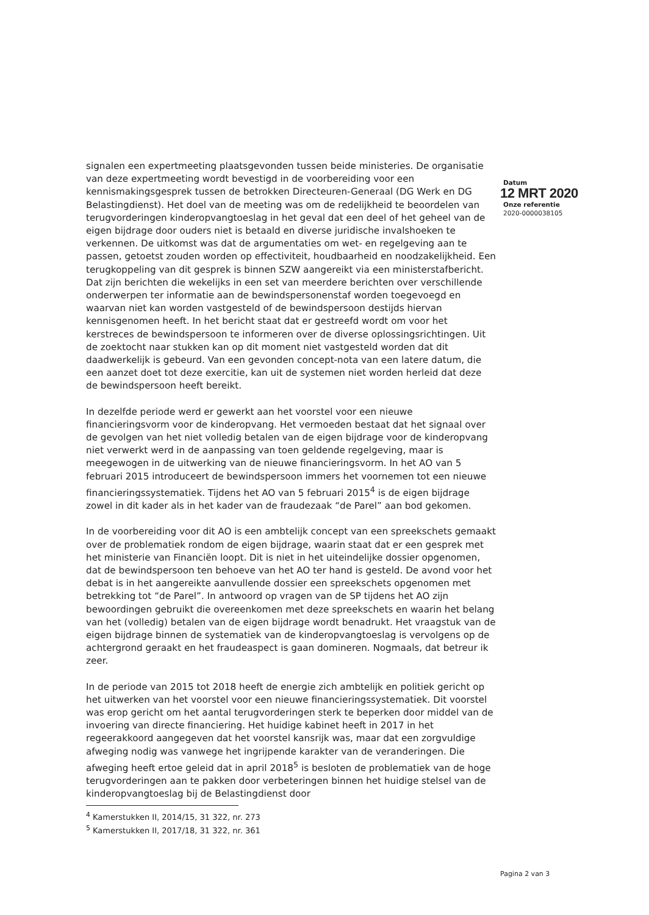signalen een expertmeeting plaatsgevonden tussen beide ministeries. De organisatie van deze expertmeeting wordt bevestigd in de voorbereiding voor een kennismakingsgesprek tussen de betrokken Directeuren-Generaal (DG Werk en DG Belastingdienst). Het doel van de meeting was om de redelijkheid te beoordelen van terugvorderingen kinderopvangtoeslag in het geval dat een deel of het geheel van de eigen bijdrage door ouders niet is betaald en diverse juridische invalshoeken te verkennen. De uitkomst was dat de argumentaties om wet- en regelgeving aan te passen, getoetst zouden worden op effectiviteit, houdbaarheid en noodzakelijkheid. Een terugkoppeling van dit gesprek is binnen SZW aangereikt via een ministerstafbericht. Dat zijn berichten die wekelijks in een set van meerdere berichten over verschillende onderwerpen ter informatie aan de bewindspersonenstaf worden toegevoegd en waarvan niet kan worden vastgesteld of de bewindspersoon destijds hiervan kennisgenomen heeft. In het bericht staat dat er gestreefd wordt om voor het kerstreces de bewindspersoon te informeren over de diverse oplossingsrichtingen. Uit de zoektocht naar stukken kan op dit moment niet vastgesteld worden dat dit daadwerkelijk is gebeurd. Van een gevonden concept-nota van een latere datum, die een aanzet doet tot deze exercitie, kan uit de systemen niet worden herleid dat deze de bewindspersoon heeft bereikt.
In dezelfde periode werd er gewerkt aan het voorstel voor een nieuwe financieringsvorm voor de kinderopvang. Het vermoeden bestaat dat het signaal over de gevolgen van het niet volledig betalen van de eigen bijdrage voor de kinderopvang niet verwerkt werd in de aanpassing van toen geldende regelgeving, maar is meegewogen in de uitwerking van de nieuwe financieringsvorm. In het AO van 5 februari 2015 introduceert de bewindspersoon immers het voornemen tot een nieuwe financieringssystematiek. Tijdens het AO van 5 februari 2015<sup>4</sup> is de eigen bijdrage zowel in dit kader als in het kader van de fraudezaak “de Parel” aan bod gekomen.
In de voorbereiding voor dit AO is een ambtelijk concept van een spreekschets gemaakt over de problematiek rondom de eigen bijdrage, waarin staat dat er een gesprek met het ministerie van Financiën loopt. Dit is niet in het uiteindelijke dossier opgenomen, dat de bewindspersoon ten behoeve van het AO ter hand is gesteld. De avond voor het debat is in het aangereikte aanvullende dossier een spreekschets opgenomen met betrekking tot “de Parel”. In antwoord op vragen van de SP tijdens het AO zijn bewoordingen gebruikt die overeenkomen met deze spreekschets en waarin het belang van het (volledig) betalen van de eigen bijdrage wordt benadrukt. Het vraagstuk van de eigen bijdrage binnen de systematiek van de kinderopvangtoeslag is vervolgens op de achtergrond geraakt en het fraudeaspect is gaan domineren. Nogmaals, dat betreur ik zeer.
In de periode van 2015 tot 2018 heeft de energie zich ambtelijk en politiek gericht op het uitwerken van het voorstel voor een nieuwe financieringssystematiek. Dit voorstel was erop gericht om het aantal terugvorderingen sterk te beperken door middel van de invoering van directe financiering. Het huidige kabinet heeft in 2017 in het regeerakkoord aangegeven dat het voorstel kansrijk was, maar dat een zorgvuldige afweging nodig was vanwege het ingrijpende karakter van de veranderingen. Die afweging heeft ertoe geleid dat in april 2018<sup>5</sup> is besloten de problematiek van de hoge terugvorderingen aan te pakken door verbeteringen binnen het huidige stelsel van de kinderopvangtoeslag bij de Belastingdienst door
<sup>4</sup> Kamerstukken II, 2014/15, 31 322, nr. 273
<sup>5</sup> Kamerstukken II, 2017/18, 31 322, nr. 361
Datum
12 MRT 2020
Onze referentie
2020-0000038105
Pagina 2 van 3